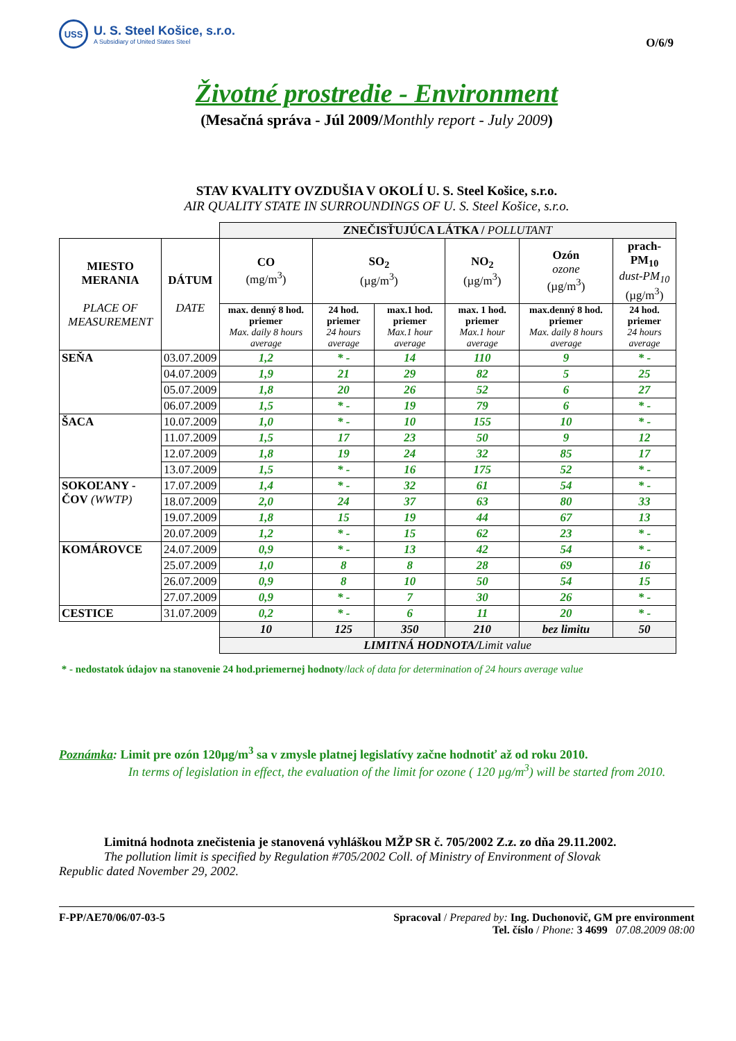USS
U. S. Steel Košice, s.r.o.
A Subsidiary of United States Steel
O/6/9
Životné prostredie - Environment
(Mesačná správa - Júl 2009/Monthly report - July 2009)
STAV KVALITY OVZDUŠIA V OKOLÍ U. S. Steel Košice, s.r.o.
AIR QUALITY STATE IN SURROUNDINGS OF U. S. Steel Košice, s.r.o.
| | | ZNEČISŤUJÚCA LÁTKA / POLLUTANT | | | | | |
| MIESTO MERANIA PLACE OF MEASUREMENT | DÁTUM DATE | CO (mg/m<sup>3</sup>) | SO<sub>2</sub> (µg/m<sup>3</sup>) | | NO<sub>2</sub> (µg/m<sup>3</sup>) | Ozón ozone (µg/m<sup>3</sup>) | prach-PM<sub>10</sub> dust-PM<sub>10</sub> (µg/m<sup>3</sup>) |
| | | max. denný 8 hod. priemer Max. daily 8 hours average | 24 hod. priemer 24 hours average | max.1 hod. priemer Max.1 hour average | max. 1 hod. priemer Max.1 hour average | max.denný 8 hod. priemer Max. daily 8 hours average | 24 hod. priemer 24 hours average |
| SEŇA | 03.07.2009 | 1,2 | * - | 14 | 110 | 9 | * - |
| | 04.07.2009 | 1,9 | 21 | 29 | 82 | 5 | 25 |
| | 05.07.2009 | 1,8 | 20 | 26 | 52 | 6 | 27 |
| | 06.07.2009 | 1,5 | * - | 19 | 79 | 6 | * - |
| ŠACA | 10.07.2009 | 1,0 | * - | 10 | 155 | 10 | * - |
| | 11.07.2009 | 1,5 | 17 | 23 | 50 | 9 | 12 |
| | 12.07.2009 | 1,8 | 19 | 24 | 32 | 85 | 17 |
| | 13.07.2009 | 1,5 | * - | 16 | 175 | 52 | * - |
| SOKOĽANY - ČOV (WWTP) | 17.07.2009 | 1,4 | * - | 32 | 61 | 54 | * - |
| | 18.07.2009 | 2,0 | 24 | 37 | 63 | 80 | 33 |
| | 19.07.2009 | 1,8 | 15 | 19 | 44 | 67 | 13 |
| | 20.07.2009 | 1,2 | * - | 15 | 62 | 23 | * - |
| KOMÁROVCE | 24.07.2009 | 0,9 | * - | 13 | 42 | 54 | * - |
| | 25.07.2009 | 1,0 | 8 | 8 | 28 | 69 | 16 |
| | 26.07.2009 | 0,9 | 8 | 10 | 50 | 54 | 15 |
| | 27.07.2009 | 0,9 | * - | 7 | 30 | 26 | * - |
| CESTICE | 31.07.2009 | 0,2 | * - | 6 | 11 | 20 | * - |
| | | 10 | 125 | 350 | 210 | bez limitu | 50 |
| | | LIMITNÁ HODNOTA/ Limit value | | | | | |
* - nedostatok údajov na stanovenie 24 hod.priemernej hodnoty/lack of data for determination of 24 hours average value
Poznámka: Limit pre ozón 120µg/m<sup>3</sup> sa v zmysle platnej legislatívy začne hodnotiť až od roku 2010.
In terms of legislation in effect, the evaluation of the limit for ozone ( 120 µg/m<sup>3</sup>) will be started from 2010.
Limitná hodnota znečistenia je stanovená vyhláškou MŽP SR č. 705/2002 Z.z. zo dňa 29.11.2002.
The pollution limit is specified by Regulation #705/2002 Coll. of Ministry of Environment of Slovak
Republic dated November 29, 2002.
F-PP/AE70/06/07-03-5 Spracoval / Prepared by: Ing. Duchonovič, GM pre environment
Tel. číslo / Phone: 3 4699 07.08.2009 08:00